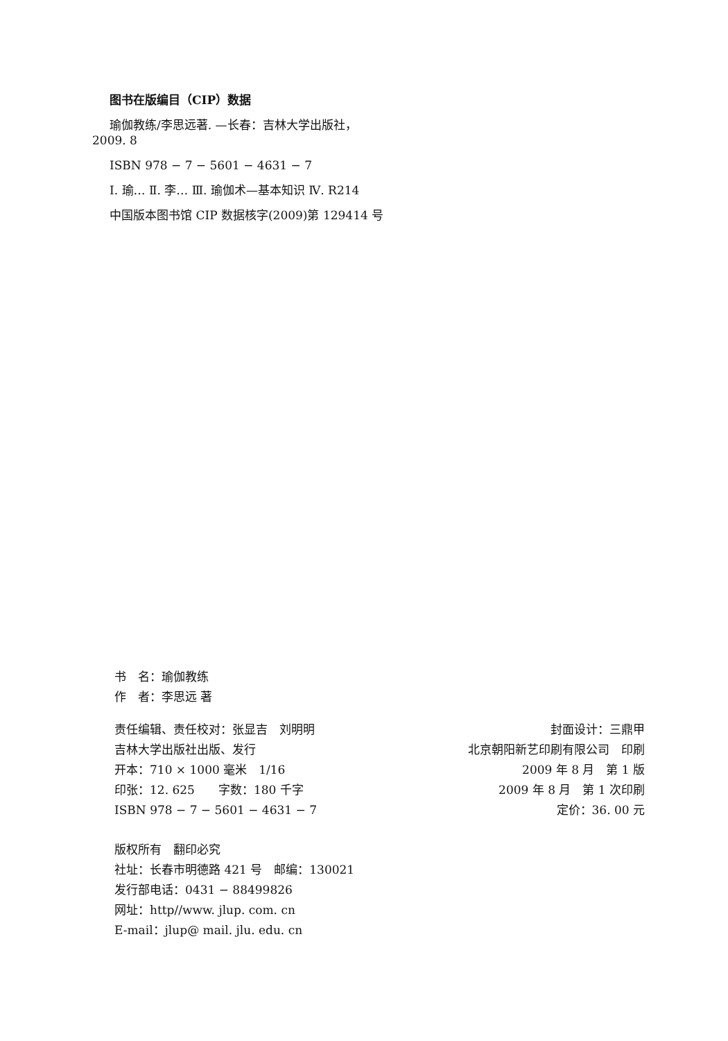图书在版编目（CIP）数据
瑜伽教练/李思远著. —长春：吉林大学出版社，
2009. 8
ISBN 978 − 7 − 5601 − 4631 − 7
Ⅰ. 瑜… Ⅱ. 李… Ⅲ. 瑜伽术—基本知识 Ⅳ. R214
中国版本图书馆 CIP 数据核字(2009)第 129414 号
书　名：瑜伽教练
作　者：李思远 著
责任编辑、责任校对：张显吉　刘明明
吉林大学出版社出版、发行
开本：710 × 1000 毫米　1/16
印张：12. 625　　字数：180 千字
ISBN 978 − 7 − 5601 − 4631 − 7
封面设计：三鼎甲
北京朝阳新艺印刷有限公司　印刷
2009 年 8 月　第 1 版
2009 年 8 月　第 1 次印刷
定价：36. 00 元
版权所有　翻印必究
社址：长春市明德路 421 号　邮编：130021
发行部电话：0431 − 88499826
网址：http//www. jlup. com. cn
E-mail：jlup@ mail. jlu. edu. cn